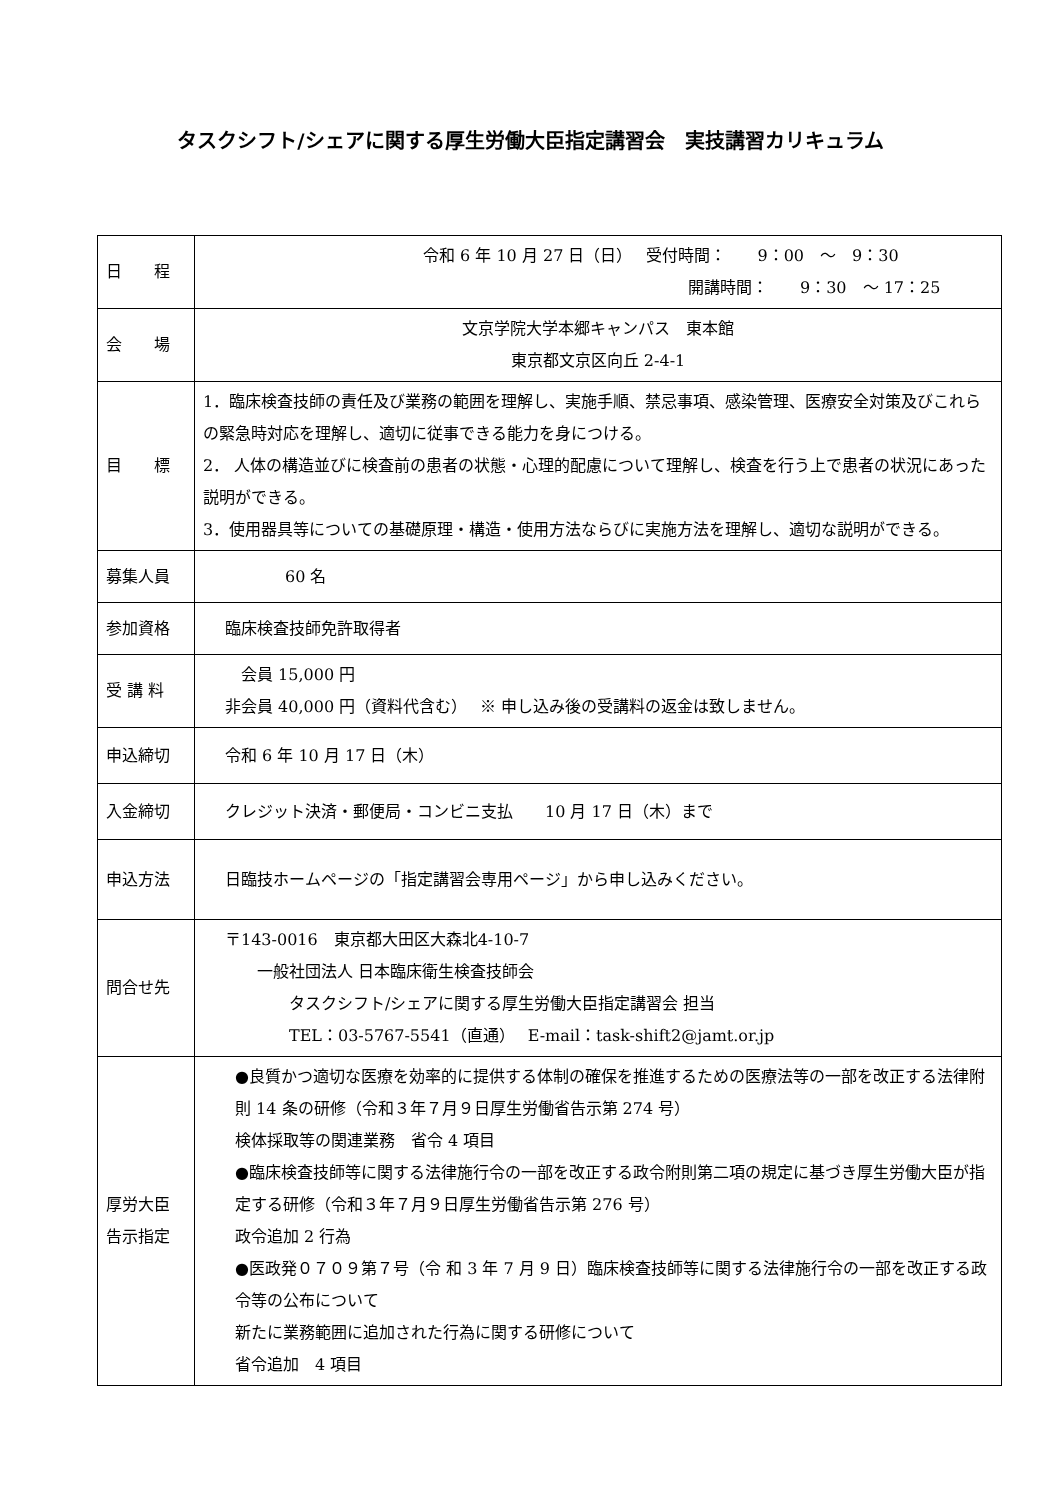タスクシフト/シェアに関する厚生労働大臣指定講習会　実技講習カリキュラム
| 日 程 | 令和 6 年 10 月 27 日（日） 受付時間： 9：00 ～ 9：30 開講時間： 9：30 ～ 17：25 |
| 会 場 | 文京学院大学本郷キャンパス 東本館 東京都文京区向丘 2-4-1 |
| 目 標 | 1．臨床検査技師の責任及び業務の範囲を理解し、実施手順、禁忌事項、感染管理、医療安全対策及びこれらの緊急時対応を理解し、適切に従事できる能力を身につける。 2． 人体の構造並びに検査前の患者の状態・心理的配慮について理解し、検査を行う上で患者の状況にあった説明ができる。 3．使用器具等についての基礎原理・構造・使用方法ならびに実施方法を理解し、適切な説明ができる。 |
| 募集人員 | 60 名 |
| 参加資格 | 臨床検査技師免許取得者 |
| 受 講 料 | 会員 15,000 円 非会員 40,000 円（資料代含む） ※ 申し込み後の受講料の返金は致しません。 |
| 申込締切 | 令和 6 年 10 月 17 日（木） |
| 入金締切 | クレジット決済・郵便局・コンビニ支払 10 月 17 日（木）まで |
| 申込方法 | 日臨技ホームページの「指定講習会専用ページ」から申し込みください。 |
| 問合せ先 | 〒143-0016 東京都大田区大森北4-10-7 一般社団法人 日本臨床衛生検査技師会 タスクシフト/シェアに関する厚生労働大臣指定講習会 担当 TEL：03-5767-5541（直通） E-mail：task-shift2@jamt.or.jp |
| 厚労大臣 告示指定 | ●良質かつ適切な医療を効率的に提供する体制の確保を推進するための医療法等の一部を改正する法律附則 14 条の研修（令和３年７月９日厚生労働省告示第 274 号） 検体採取等の関連業務 省令 4 項目 ●臨床検査技師等に関する法律施行令の一部を改正する政令附則第二項の規定に基づき厚生労働大臣が指定する研修（令和３年７月９日厚生労働省告示第 276 号） 政令追加 2 行為 ●医政発０７０９第７号（令 和 3 年 7 月 9 日）臨床検査技師等に関する法律施行令の一部を改正する政令等の公布について 新たに業務範囲に追加された行為に関する研修について 省令追加 4 項目 |